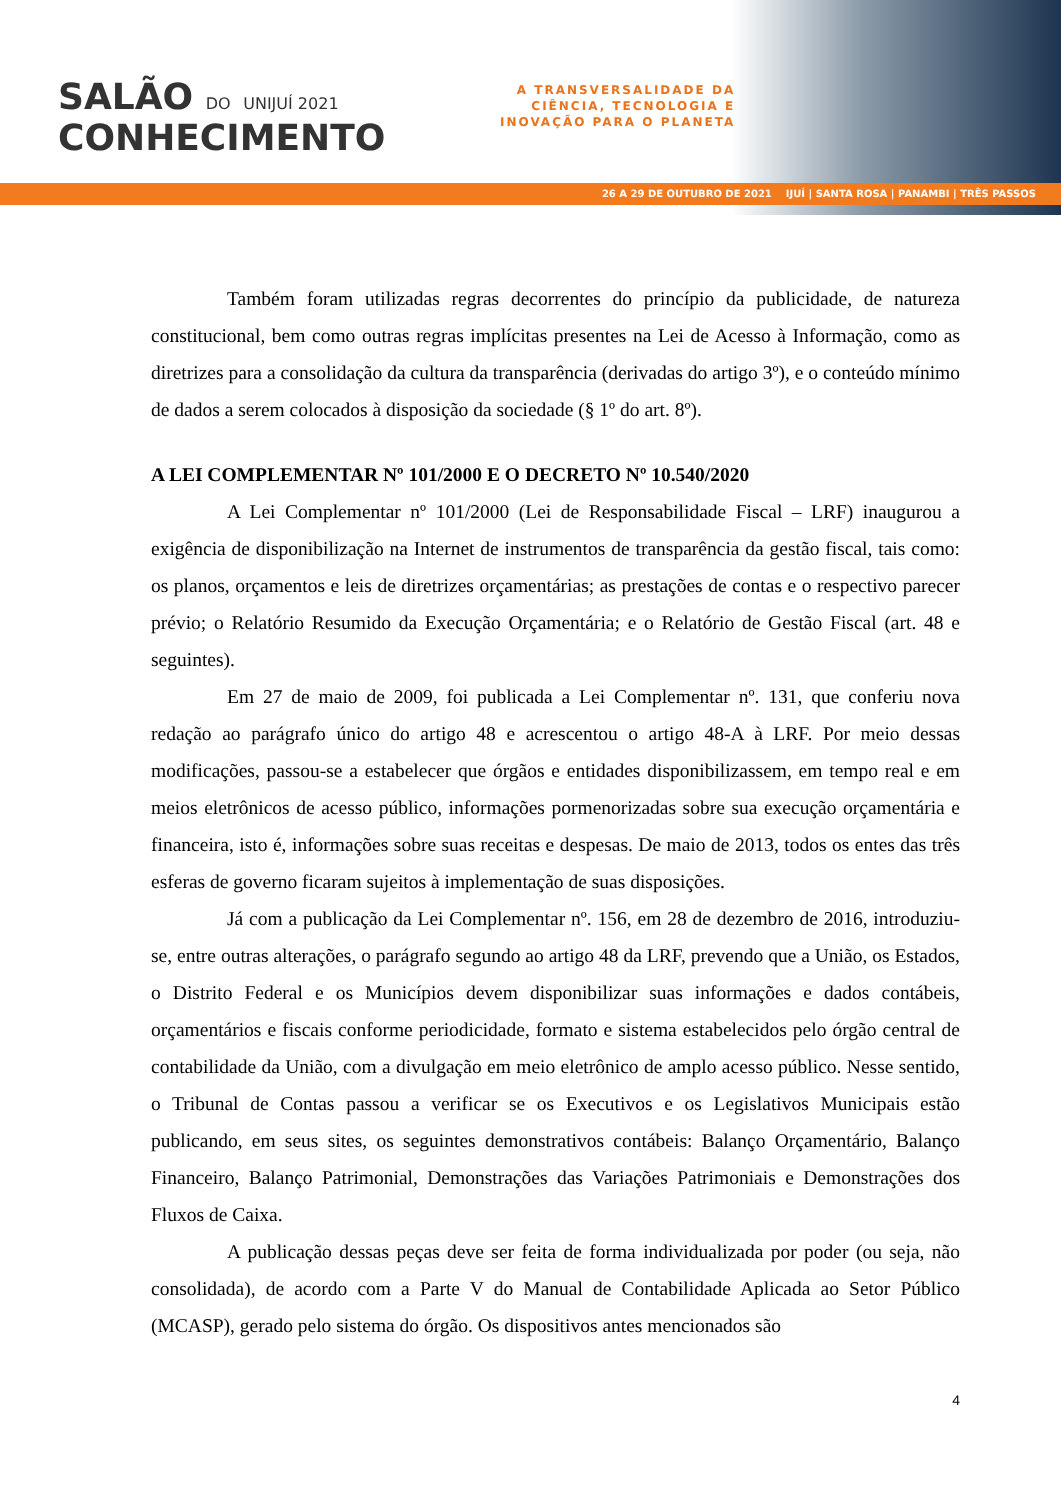SALÃO DO UNIJUÍ 2021
CONHECIMENTO
A TRANSVERSALIDADE DA
CIÊNCIA, TECNOLOGIA E
INOVAÇÃO PARA O PLANETA
26 A 29 DE OUTUBRO DE 2021 IJUÍ | SANTA ROSA | PANAMBI | TRÊS PASSOS
Também foram utilizadas regras decorrentes do princípio da publicidade, de natureza constitucional, bem como outras regras implícitas presentes na Lei de Acesso à Informação, como as diretrizes para a consolidação da cultura da transparência (derivadas do artigo 3º), e o conteúdo mínimo de dados a serem colocados à disposição da sociedade (§ 1º do art. 8º).
A LEI COMPLEMENTAR Nº 101/2000 E O DECRETO Nº 10.540/2020
A Lei Complementar nº 101/2000 (Lei de Responsabilidade Fiscal – LRF) inaugurou a exigência de disponibilização na Internet de instrumentos de transparência da gestão fiscal, tais como: os planos, orçamentos e leis de diretrizes orçamentárias; as prestações de contas e o respectivo parecer prévio; o Relatório Resumido da Execução Orçamentária; e o Relatório de Gestão Fiscal (art. 48 e seguintes).
Em 27 de maio de 2009, foi publicada a Lei Complementar nº. 131, que conferiu nova redação ao parágrafo único do artigo 48 e acrescentou o artigo 48-A à LRF. Por meio dessas modificações, passou-se a estabelecer que órgãos e entidades disponibilizassem, em tempo real e em meios eletrônicos de acesso público, informações pormenorizadas sobre sua execução orçamentária e financeira, isto é, informações sobre suas receitas e despesas. De maio de 2013, todos os entes das três esferas de governo ficaram sujeitos à implementação de suas disposições.
Já com a publicação da Lei Complementar nº. 156, em 28 de dezembro de 2016, introduziu-se, entre outras alterações, o parágrafo segundo ao artigo 48 da LRF, prevendo que a União, os Estados, o Distrito Federal e os Municípios devem disponibilizar suas informações e dados contábeis, orçamentários e fiscais conforme periodicidade, formato e sistema estabelecidos pelo órgão central de contabilidade da União, com a divulgação em meio eletrônico de amplo acesso público. Nesse sentido, o Tribunal de Contas passou a verificar se os Executivos e os Legislativos Municipais estão publicando, em seus sites, os seguintes demonstrativos contábeis: Balanço Orçamentário, Balanço Financeiro, Balanço Patrimonial, Demonstrações das Variações Patrimoniais e Demonstrações dos Fluxos de Caixa.
A publicação dessas peças deve ser feita de forma individualizada por poder (ou seja, não consolidada), de acordo com a Parte V do Manual de Contabilidade Aplicada ao Setor Público (MCASP), gerado pelo sistema do órgão. Os dispositivos antes mencionados são
4